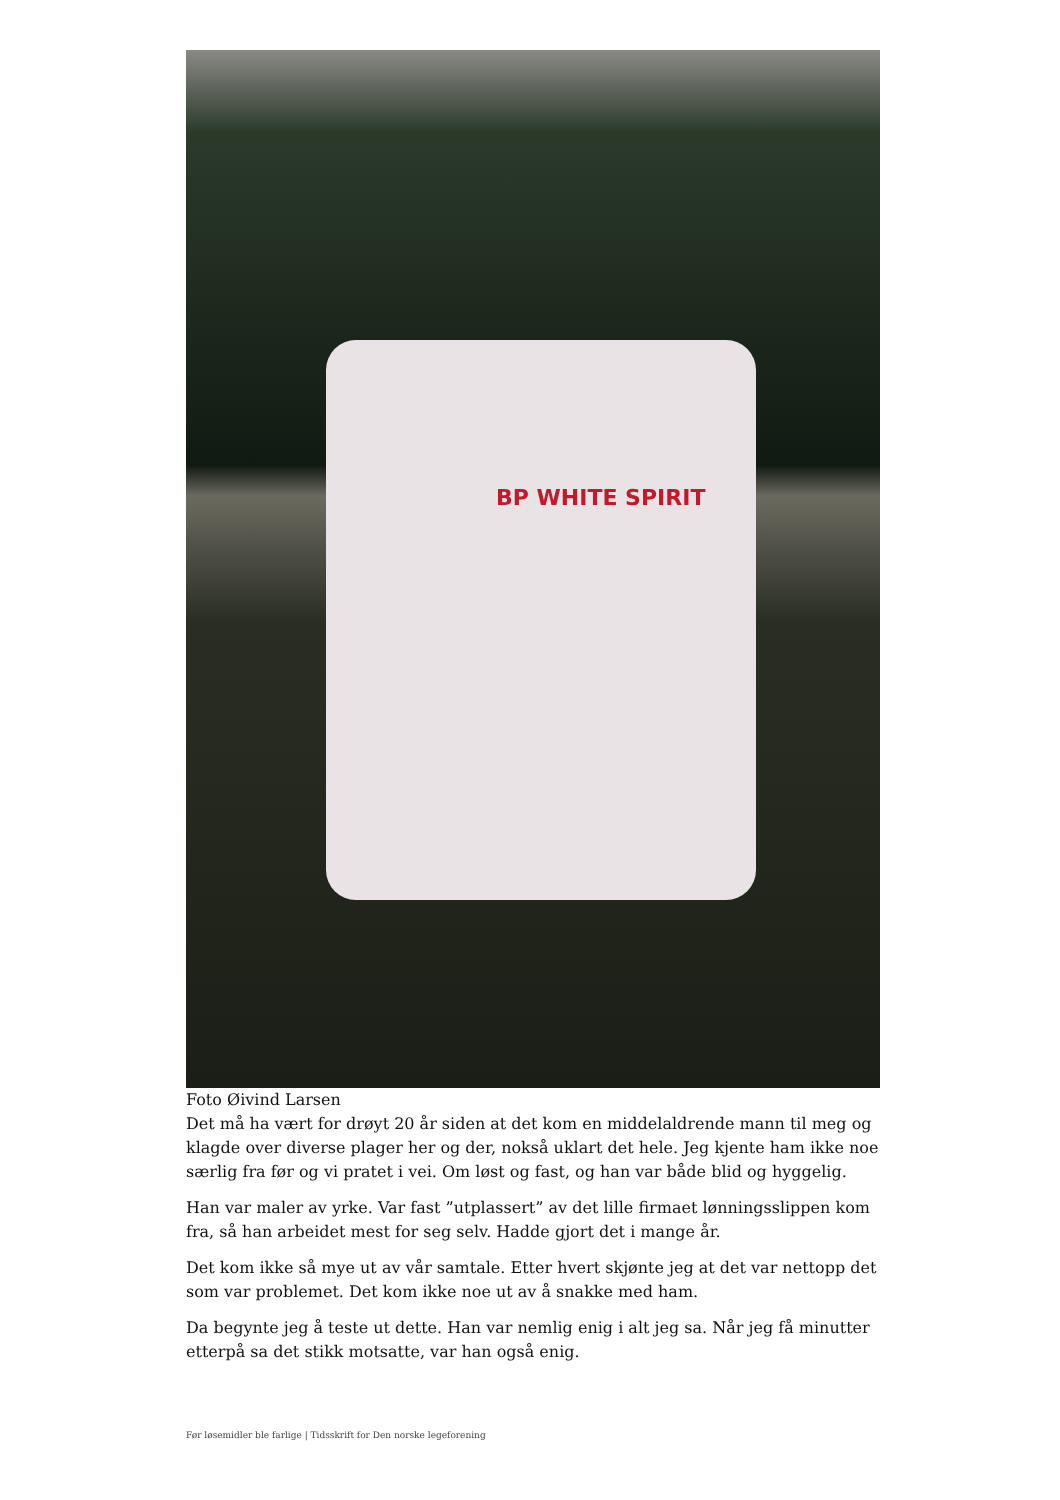BP WHITE SPIRIT
Foto Øivind Larsen
Det må ha vært for drøyt 20 år siden at det kom en middelaldrende mann til meg og klagde over diverse plager her og der, nokså uklart det hele. Jeg kjente ham ikke noe særlig fra før og vi pratet i vei. Om løst og fast, og han var både blid og hyggelig.
Han var maler av yrke. Var fast ”utplassert” av det lille firmaet lønningsslippen kom fra, så han arbeidet mest for seg selv. Hadde gjort det i mange år.
Det kom ikke så mye ut av vår samtale. Etter hvert skjønte jeg at det var nettopp det som var problemet. Det kom ikke noe ut av å snakke med ham.
Da begynte jeg å teste ut dette. Han var nemlig enig i alt jeg sa. Når jeg få minutter etterpå sa det stikk motsatte, var han også enig.
Før løsemidler ble farlige | Tidsskrift for Den norske legeforening